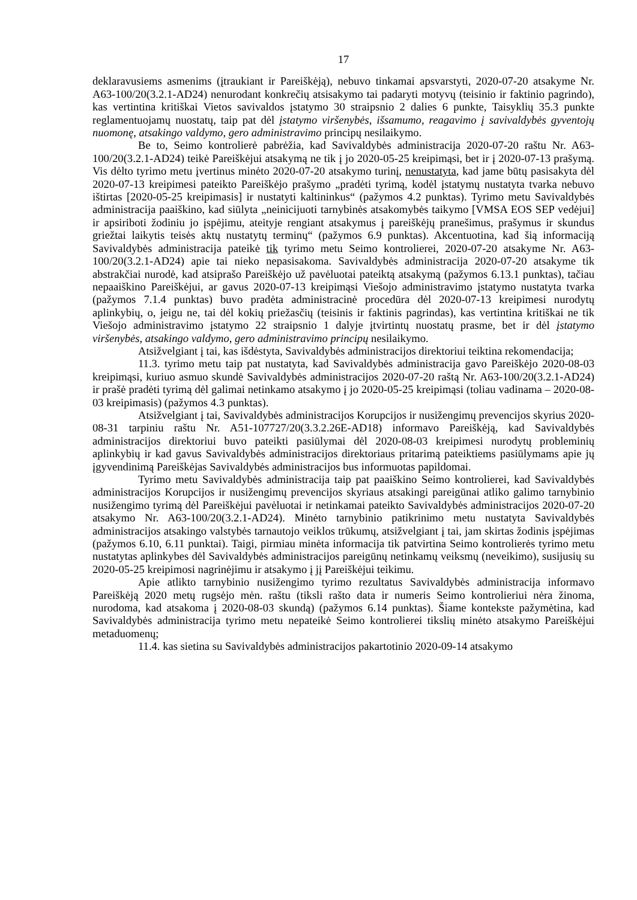17
deklaravusiems asmenims (įtraukiant ir Pareiškėją), nebuvo tinkamai apsvarstyti, 2020-07-20 atsakyme Nr. A63-100/20(3.2.1-AD24) nenurodant konkrečių atsisakymo tai padaryti motyvų (teisinio ir faktinio pagrindo), kas vertintina kritiškai Vietos savivaldos įstatymo 30 straipsnio 2 dalies 6 punkte, Taisyklių 35.3 punkte reglamentuojamų nuostatų, taip pat dėl įstatymo viršenybės, išsamumo, reagavimo į savivaldybės gyventojų nuomonę, atsakingo valdymo, gero administravimo principų nesilaikymo.
Be to, Seimo kontrolierė pabrėžia, kad Savivaldybės administracija 2020-07-20 raštu Nr. A63-100/20(3.2.1-AD24) teikė Pareiškėjui atsakymą ne tik į jo 2020-05-25 kreipimąsi, bet ir į 2020-07-13 prašymą. Vis dėlto tyrimo metu įvertinus minėto 2020-07-20 atsakymo turinį, nenustatyta, kad jame būtų pasisakyta dėl 2020-07-13 kreipimesi pateikto Pareiškėjo prašymo „pradėti tyrimą, kodėl įstatymų nustatyta tvarka nebuvo ištirtas [2020-05-25 kreipimasis] ir nustatyti kaltininkus“ (pažymos 4.2 punktas). Tyrimo metu Savivaldybės administracija paaiškino, kad siūlyta „neinicijuoti tarnybinės atsakomybės taikymo [VMSA EOS SEP vedėjui] ir apsiriboti žodiniu jo įspėjimu, ateityje rengiant atsakymus į pareiškėjų pranešimus, prašymus ir skundus griežtai laikytis teisės aktų nustatytų terminų“ (pažymos 6.9 punktas). Akcentuotina, kad šią informaciją Savivaldybės administracija pateikė tik tyrimo metu Seimo kontrolierei, 2020-07-20 atsakyme Nr. A63-100/20(3.2.1-AD24) apie tai nieko nepasisakoma. Savivaldybės administracija 2020-07-20 atsakyme tik abstrakčiai nurodė, kad atsiprašo Pareiškėjo už pavėluotai pateiktą atsakymą (pažymos 6.13.1 punktas), tačiau nepaaiškino Pareiškėjui, ar gavus 2020-07-13 kreipimąsi Viešojo administravimo įstatymo nustatyta tvarka (pažymos 7.1.4 punktas) buvo pradėta administracinė procedūra dėl 2020-07-13 kreipimesi nurodytų aplinkybių, o, jeigu ne, tai dėl kokių priežasčių (teisinis ir faktinis pagrindas), kas vertintina kritiškai ne tik Viešojo administravimo įstatymo 22 straipsnio 1 dalyje įtvirtintų nuostatų prasme, bet ir dėl įstatymo viršenybės, atsakingo valdymo, gero administravimo principų nesilaikymo.
Atsižvelgiant į tai, kas išdėstyta, Savivaldybės administracijos direktoriui teiktina rekomendacija;
11.3. tyrimo metu taip pat nustatyta, kad Savivaldybės administracija gavo Pareiškėjo 2020-08-03 kreipimąsi, kuriuo asmuo skundė Savivaldybės administracijos 2020-07-20 raštą Nr. A63-100/20(3.2.1-AD24) ir prašė pradėti tyrimą dėl galimai netinkamo atsakymo į jo 2020-05-25 kreipimąsi (toliau vadinama – 2020-08-03 kreipimasis) (pažymos 4.3 punktas).
Atsižvelgiant į tai, Savivaldybės administracijos Korupcijos ir nusižengimų prevencijos skyrius 2020-08-31 tarpiniu raštu Nr. A51-107727/20(3.3.2.26E-AD18) informavo Pareiškėją, kad Savivaldybės administracijos direktoriui buvo pateikti pasiūlymai dėl 2020-08-03 kreipimesi nurodytų probleminių aplinkybių ir kad gavus Savivaldybės administracijos direktoriaus pritarimą pateiktiems pasiūlymams apie jų įgyvendinimą Pareiškėjas Savivaldybės administracijos bus informuotas papildomai.
Tyrimo metu Savivaldybės administracija taip pat paaiškino Seimo kontrolierei, kad Savivaldybės administracijos Korupcijos ir nusižengimų prevencijos skyriaus atsakingi pareigūnai atliko galimo tarnybinio nusižengimo tyrimą dėl Pareiškėjui pavėluotai ir netinkamai pateikto Savivaldybės administracijos 2020-07-20 atsakymo Nr. A63-100/20(3.2.1-AD24). Minėto tarnybinio patikrinimo metu nustatyta Savivaldybės administracijos atsakingo valstybės tarnautojo veiklos trūkumų, atsižvelgiant į tai, jam skirtas žodinis įspėjimas (pažymos 6.10, 6.11 punktai). Taigi, pirmiau minėta informacija tik patvirtina Seimo kontrolierės tyrimo metu nustatytas aplinkybes dėl Savivaldybės administracijos pareigūnų netinkamų veiksmų (neveikimo), susijusių su 2020-05-25 kreipimosi nagrinėjimu ir atsakymo į jį Pareiškėjui teikimu.
Apie atlikto tarnybinio nusižengimo tyrimo rezultatus Savivaldybės administracija informavo Pareiškėją 2020 metų rugsėjo mėn. raštu (tiksli rašto data ir numeris Seimo kontrolieriui nėra žinoma, nurodoma, kad atsakoma į 2020-08-03 skundą) (pažymos 6.14 punktas). Šiame kontekste pažymėtina, kad Savivaldybės administracija tyrimo metu nepateikė Seimo kontrolierei tikslių minėto atsakymo Pareiškėjui metaduomenų;
11.4. kas sietina su Savivaldybės administracijos pakartotinio 2020-09-14 atsakymo